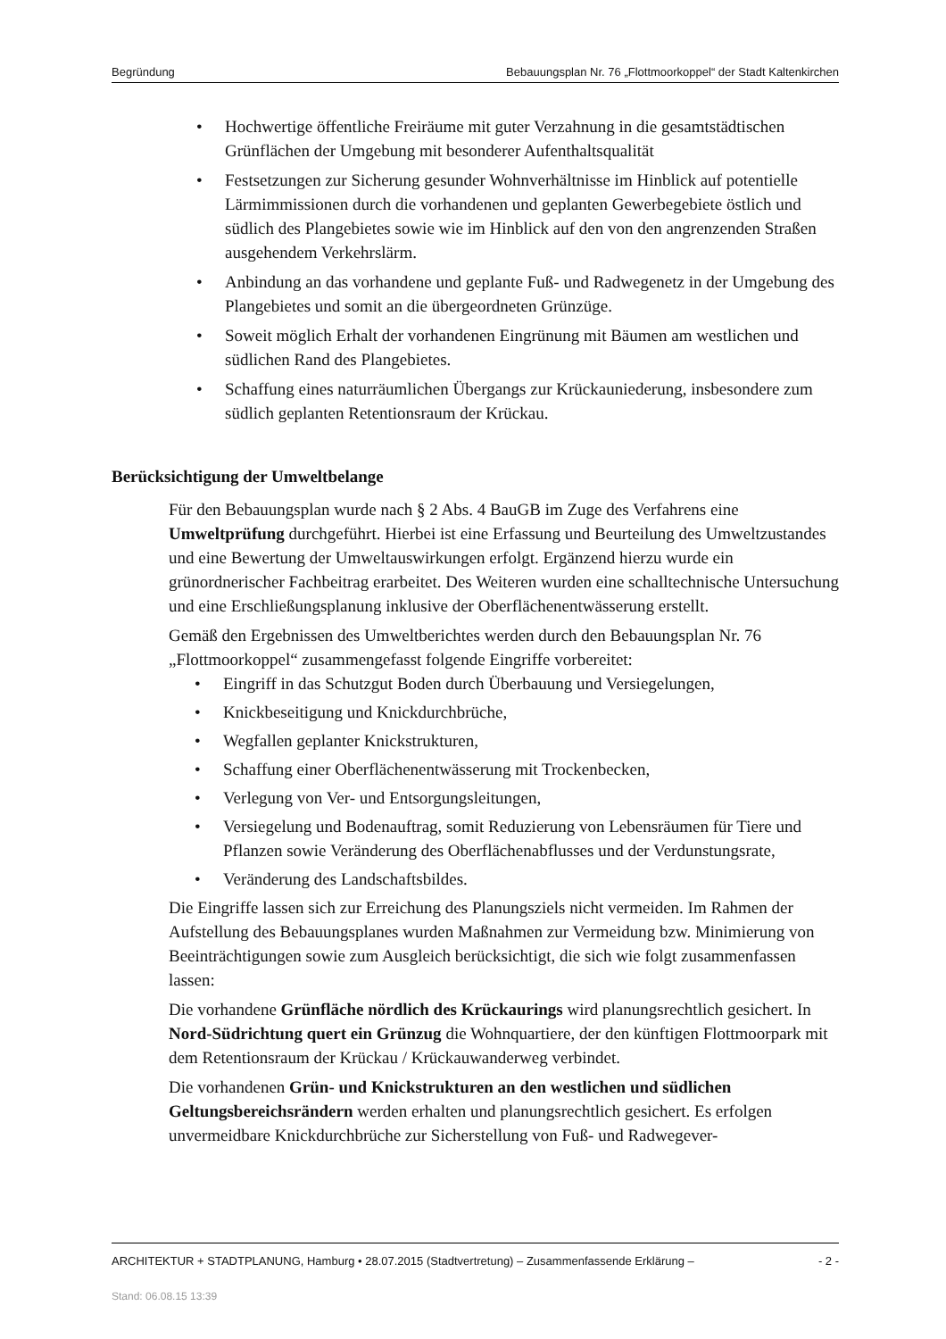Begründung Bebauungsplan Nr. 76 „Flottmoorkoppel“ der Stadt Kaltenkirchen
• Hochwertige öffentliche Freiräume mit guter Verzahnung in die gesamtstädtischen Grünflächen der Umgebung mit besonderer Aufenthaltsqualität
• Festsetzungen zur Sicherung gesunder Wohnverhältnisse im Hinblick auf potentielle Lärmimmissionen durch die vorhandenen und geplanten Gewerbegebiete östlich und südlich des Plangebietes sowie wie im Hinblick auf den von den angrenzenden Straßen ausgehendem Verkehrslärm.
• Anbindung an das vorhandene und geplante Fuß- und Radwegenetz in der Umgebung des Plangebietes und somit an die übergeordneten Grünzüge.
• Soweit möglich Erhalt der vorhandenen Eingrünung mit Bäumen am westlichen und südlichen Rand des Plangebietes.
• Schaffung eines naturräumlichen Übergangs zur Krückauniederung, insbesondere zum südlich geplanten Retentionsraum der Krückau.
Berücksichtigung der Umweltbelange
Für den Bebauungsplan wurde nach § 2 Abs. 4 BauGB im Zuge des Verfahrens eine Umweltprüfung durchgeführt. Hierbei ist eine Erfassung und Beurteilung des Umweltzustandes und eine Bewertung der Umweltauswirkungen erfolgt. Ergänzend hierzu wurde ein grünordnerischer Fachbeitrag erarbeitet. Des Weiteren wurden eine schalltechnische Untersuchung und eine Erschließungsplanung inklusive der Oberflächenentwässerung erstellt.
Gemäß den Ergebnissen des Umweltberichtes werden durch den Bebauungsplan Nr. 76 „Flottmoorkoppel“ zusammengefasst folgende Eingriffe vorbereitet:
• Eingriff in das Schutzgut Boden durch Überbauung und Versiegelungen,
• Knickbeseitigung und Knickdurchbrüche,
• Wegfallen geplanter Knickstrukturen,
• Schaffung einer Oberflächenentwässerung mit Trockenbecken,
• Verlegung von Ver- und Entsorgungsleitungen,
• Versiegelung und Bodenauftrag, somit Reduzierung von Lebensräumen für Tiere und Pflanzen sowie Veränderung des Oberflächenabflusses und der Verdunstungsrate,
• Veränderung des Landschaftsbildes.
Die Eingriffe lassen sich zur Erreichung des Planungsziels nicht vermeiden. Im Rahmen der Aufstellung des Bebauungsplanes wurden Maßnahmen zur Vermeidung bzw. Minimierung von Beeinträchtigungen sowie zum Ausgleich berücksichtigt, die sich wie folgt zusammenfassen lassen:
Die vorhandene Grünfläche nördlich des Krückaurings wird planungsrechtlich gesichert. In Nord-Südrichtung quert ein Grünzug die Wohnquartiere, der den künftigen Flottmoorpark mit dem Retentionsraum der Krückau / Krückauwanderweg verbindet.
Die vorhandenen Grün- und Knickstrukturen an den westlichen und südlichen Geltungsbereichsrändern werden erhalten und planungsrechtlich gesichert. Es erfolgen unvermeidbare Knickdurchbrüche zur Sicherstellung von Fuß- und Radwegever-
ARCHITEKTUR + STADTPLANUNG, Hamburg • 28.07.2015 (Stadtvertretung) – Zusammenfassende Erklärung – - 2 -
Stand: 06.08.15 13:39